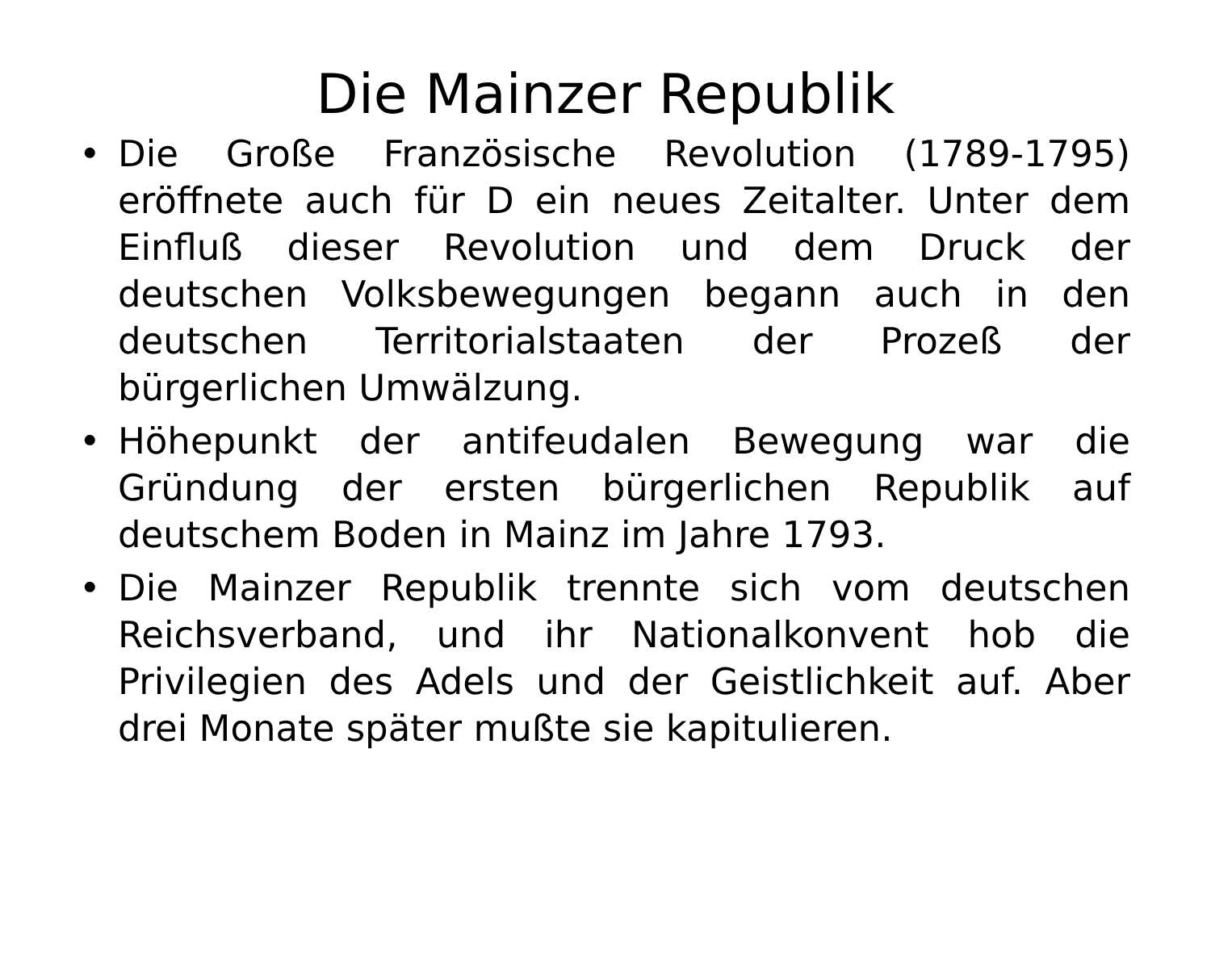Die Mainzer Republik
• Die Große Französische Revolution (1789-1795) eröffnete auch für D ein neues Zeitalter. Unter dem Einfluß dieser Revolution und dem Druck der deutschen Volksbewegungen begann auch in den deutschen Territorialstaaten der Prozeß der bürgerlichen Umwälzung.
• Höhepunkt der antifeudalen Bewegung war die Gründung der ersten bürgerlichen Republik auf deutschem Boden in Mainz im Jahre 1793.
• Die Mainzer Republik trennte sich vom deutschen Reichsverband, und ihr Nationalkonvent hob die Privilegien des Adels und der Geistlichkeit auf. Aber drei Monate später mußte sie kapitulieren.